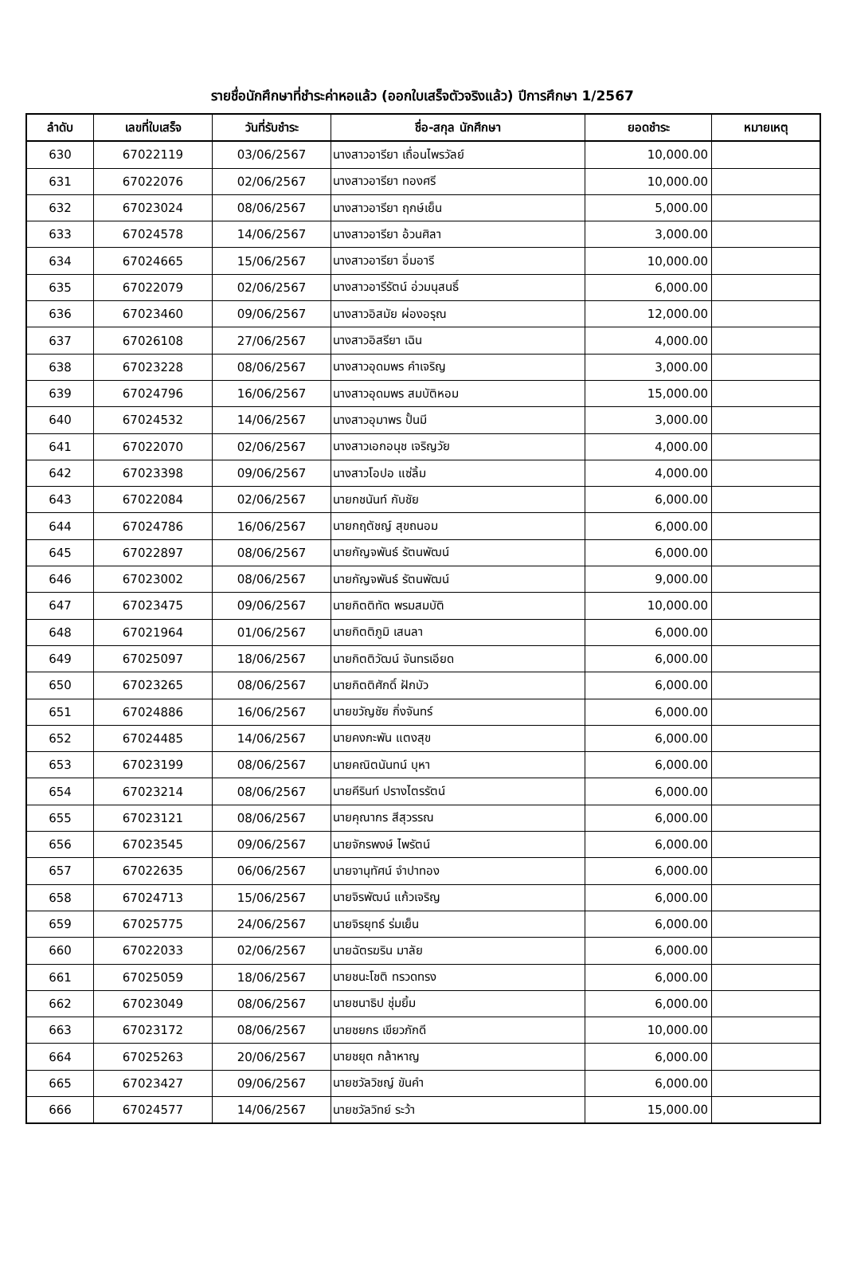รายชื่อนักศึกษาที่ชำระค่าหอแล้ว (ออกใบเสร็จตัวจริงแล้ว) ปีการศึกษา 1/2567
| ลำดับ | เลขที่ใบเสร็จ | วันที่รับชำระ | ชื่อ-สกุล นักศึกษา | ยอดชำระ | หมายเหตุ |
| --- | --- | --- | --- | --- | --- |
| 630 | 67022119 | 03/06/2567 | นางสาวอารียา เถื่อนไพรวัลย์ | 10,000.00 | |
| 631 | 67022076 | 02/06/2567 | นางสาวอารียา ทองศรี | 10,000.00 | |
| 632 | 67023024 | 08/06/2567 | นางสาวอารียา ฤกษ์เย็น | 5,000.00 | |
| 633 | 67024578 | 14/06/2567 | นางสาวอารียา อ้วนศิลา | 3,000.00 | |
| 634 | 67024665 | 15/06/2567 | นางสาวอารียา อิ่มอารี | 10,000.00 | |
| 635 | 67022079 | 02/06/2567 | นางสาวอารีรัตน์ อ่วมนุสนธิ์ | 6,000.00 | |
| 636 | 67023460 | 09/06/2567 | นางสาวอิสมัย ผ่องอรุณ | 12,000.00 | |
| 637 | 67026108 | 27/06/2567 | นางสาวอิสรียา เฉิน | 4,000.00 | |
| 638 | 67023228 | 08/06/2567 | นางสาวอุดมพร คำเจริญ | 3,000.00 | |
| 639 | 67024796 | 16/06/2567 | นางสาวอุดมพร สมบัติหอม | 15,000.00 | |
| 640 | 67024532 | 14/06/2567 | นางสาวอุมาพร ปั้นมี | 3,000.00 | |
| 641 | 67022070 | 02/06/2567 | นางสาวเอกอนุช เจริญวัย | 4,000.00 | |
| 642 | 67023398 | 09/06/2567 | นางสาวโอปอ แซ่ลิ้ม | 4,000.00 | |
| 643 | 67022084 | 02/06/2567 | นายกชนันท์ กับชัย | 6,000.00 | |
| 644 | 67024786 | 16/06/2567 | นายกฤตัชญ์ สุขถนอม | 6,000.00 | |
| 645 | 67022897 | 08/06/2567 | นายกัญจพันธ์ รัตนพัฒน์ | 6,000.00 | |
| 646 | 67023002 | 08/06/2567 | นายกัญจพันธ์ รัตนพัฒน์ | 9,000.00 | |
| 647 | 67023475 | 09/06/2567 | นายกิตติทัต พรมสมบัติ | 10,000.00 | |
| 648 | 67021964 | 01/06/2567 | นายกิตติภูมิ เสนลา | 6,000.00 | |
| 649 | 67025097 | 18/06/2567 | นายกิตติวัฒน์ จันทรเอียด | 6,000.00 | |
| 650 | 67023265 | 08/06/2567 | นายกิตติศักดิ์ ฝักบัว | 6,000.00 | |
| 651 | 67024886 | 16/06/2567 | นายขวัญชัย กิ่งจันทร์ | 6,000.00 | |
| 652 | 67024485 | 14/06/2567 | นายคงกะพัน แตงสุข | 6,000.00 | |
| 653 | 67023199 | 08/06/2567 | นายคณิตนันทน์ บุหา | 6,000.00 | |
| 654 | 67023214 | 08/06/2567 | นายคีรินท์ ปรางไตรรัตน์ | 6,000.00 | |
| 655 | 67023121 | 08/06/2567 | นายคุณากร สีสุวรรณ | 6,000.00 | |
| 656 | 67023545 | 09/06/2567 | นายจักรพงษ์ ไพรัตน์ | 6,000.00 | |
| 657 | 67022635 | 06/06/2567 | นายจานุทัศน์ จำปาทอง | 6,000.00 | |
| 658 | 67024713 | 15/06/2567 | นายจิรพัฒน์ แก้วเจริญ | 6,000.00 | |
| 659 | 67025775 | 24/06/2567 | นายจิรยุทธ์ ร่มเย็น | 6,000.00 | |
| 660 | 67022033 | 02/06/2567 | นายฉัตรฆริน มาลัย | 6,000.00 | |
| 661 | 67025059 | 18/06/2567 | นายชนะโชติ ทรวดทรง | 6,000.00 | |
| 662 | 67023049 | 08/06/2567 | นายชนาธิป ชุ่มยิ้ม | 6,000.00 | |
| 663 | 67023172 | 08/06/2567 | นายชยกร เขียวภักดี | 10,000.00 | |
| 664 | 67025263 | 20/06/2567 | นายชยุต กล้าหาญ | 6,000.00 | |
| 665 | 67023427 | 09/06/2567 | นายชวัลวิชญ์ ขันคำ | 6,000.00 | |
| 666 | 67024577 | 14/06/2567 | นายชวัลวิทย์ ระว้า | 15,000.00 | |